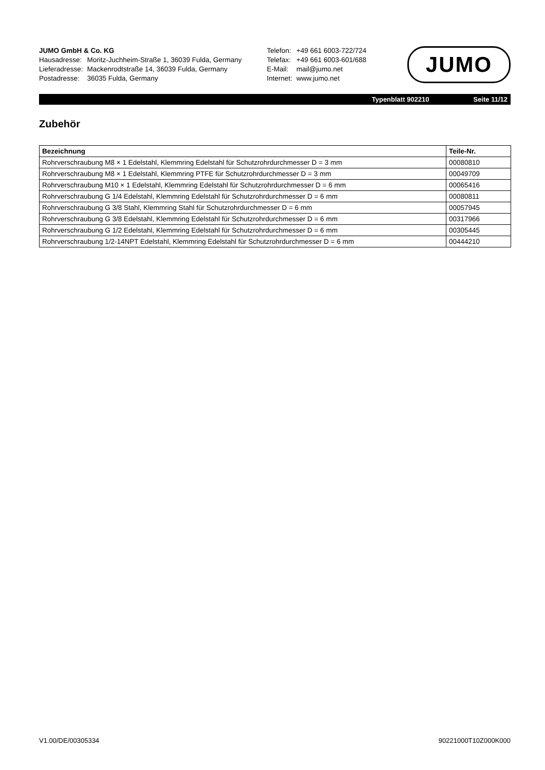JUMO GmbH & Co. KG
| Hausadresse: | Moritz-Juchheim-Straße 1, 36039 Fulda, Germany |
| Lieferadresse: | Mackenrodtstraße 14, 36039 Fulda, Germany |
| Postadresse: | 36035 Fulda, Germany |
| Telefon: | +49 661 6003-722/724 |
| Telefax: | +49 661 6003-601/688 |
| E-Mail: | mail@jumo.net |
| Internet: | www.jumo.net |
JUMO
Typenblatt 902210 Seite 11/12
Zubehör
| Bezeichnung | Teile-Nr. |
| --- | --- |
| Rohrverschraubung M8 × 1 Edelstahl, Klemmring Edelstahl für Schutzrohrdurchmesser D = 3 mm | 00080810 |
| Rohrverschraubung M8 × 1 Edelstahl, Klemmring PTFE für Schutzrohrdurchmesser D = 3 mm | 00049709 |
| Rohrverschraubung M10 × 1 Edelstahl, Klemmring Edelstahl für Schutzrohrdurchmesser D = 6 mm | 00065416 |
| Rohrverschraubung G 1/4 Edelstahl, Klemmring Edelstahl für Schutzrohrdurchmesser D = 6 mm | 00080811 |
| Rohrverschraubung G 3/8 Stahl, Klemmring Stahl für Schutzrohrdurchmesser D = 6 mm | 00057945 |
| Rohrverschraubung G 3/8 Edelstahl, Klemmring Edelstahl für Schutzrohrdurchmesser D = 6 mm | 00317966 |
| Rohrverschraubung G 1/2 Edelstahl, Klemmring Edelstahl für Schutzrohrdurchmesser D = 6 mm | 00305445 |
| Rohrverschraubung 1/2-14NPT Edelstahl, Klemmring Edelstahl für Schutzrohrdurchmesser D = 6 mm | 00444210 |
V1.00/DE/00305334 90221000T10Z000K000